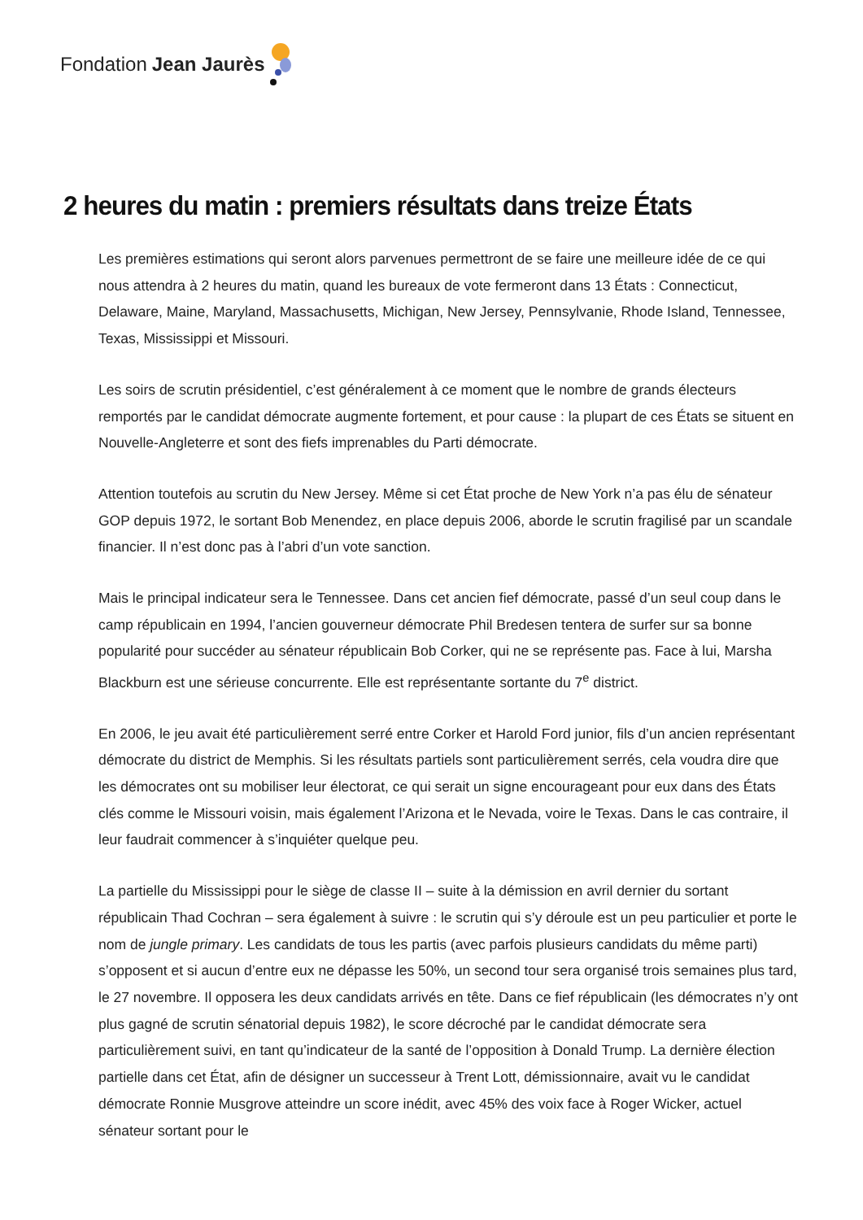Fondation Jean Jaurès
2 heures du matin : premiers résultats dans treize États
Les premières estimations qui seront alors parvenues permettront de se faire une meilleure idée de ce qui nous attendra à 2 heures du matin, quand les bureaux de vote fermeront dans 13 États : Connecticut, Delaware, Maine, Maryland, Massachusetts, Michigan, New Jersey, Pennsylvanie, Rhode Island, Tennessee, Texas, Mississippi et Missouri.
Les soirs de scrutin présidentiel, c’est généralement à ce moment que le nombre de grands électeurs remportés par le candidat démocrate augmente fortement, et pour cause : la plupart de ces États se situent en Nouvelle-Angleterre et sont des fiefs imprenables du Parti démocrate.
Attention toutefois au scrutin du New Jersey. Même si cet État proche de New York n’a pas élu de sénateur GOP depuis 1972, le sortant Bob Menendez, en place depuis 2006, aborde le scrutin fragilisé par un scandale financier. Il n’est donc pas à l’abri d’un vote sanction.
Mais le principal indicateur sera le Tennessee. Dans cet ancien fief démocrate, passé d’un seul coup dans le camp républicain en 1994, l’ancien gouverneur démocrate Phil Bredesen tentera de surfer sur sa bonne popularité pour succéder au sénateur républicain Bob Corker, qui ne se représente pas. Face à lui, Marsha Blackburn est une sérieuse concurrente. Elle est représentante sortante du 7<sup>e</sup> district.
En 2006, le jeu avait été particulièrement serré entre Corker et Harold Ford junior, fils d’un ancien représentant démocrate du district de Memphis. Si les résultats partiels sont particulièrement serrés, cela voudra dire que les démocrates ont su mobiliser leur électorat, ce qui serait un signe encourageant pour eux dans des États clés comme le Missouri voisin, mais également l’Arizona et le Nevada, voire le Texas. Dans le cas contraire, il leur faudrait commencer à s’inquiéter quelque peu.
La partielle du Mississippi pour le siège de classe II – suite à la démission en avril dernier du sortant républicain Thad Cochran – sera également à suivre : le scrutin qui s’y déroule est un peu particulier et porte le nom de jungle primary. Les candidats de tous les partis (avec parfois plusieurs candidats du même parti) s’opposent et si aucun d’entre eux ne dépasse les 50%, un second tour sera organisé trois semaines plus tard, le 27 novembre. Il opposera les deux candidats arrivés en tête. Dans ce fief républicain (les démocrates n’y ont plus gagné de scrutin sénatorial depuis 1982), le score décroché par le candidat démocrate sera particulièrement suivi, en tant qu’indicateur de la santé de l’opposition à Donald Trump. La dernière élection partielle dans cet État, afin de désigner un successeur à Trent Lott, démissionnaire, avait vu le candidat démocrate Ronnie Musgrove atteindre un score inédit, avec 45% des voix face à Roger Wicker, actuel sénateur sortant pour le